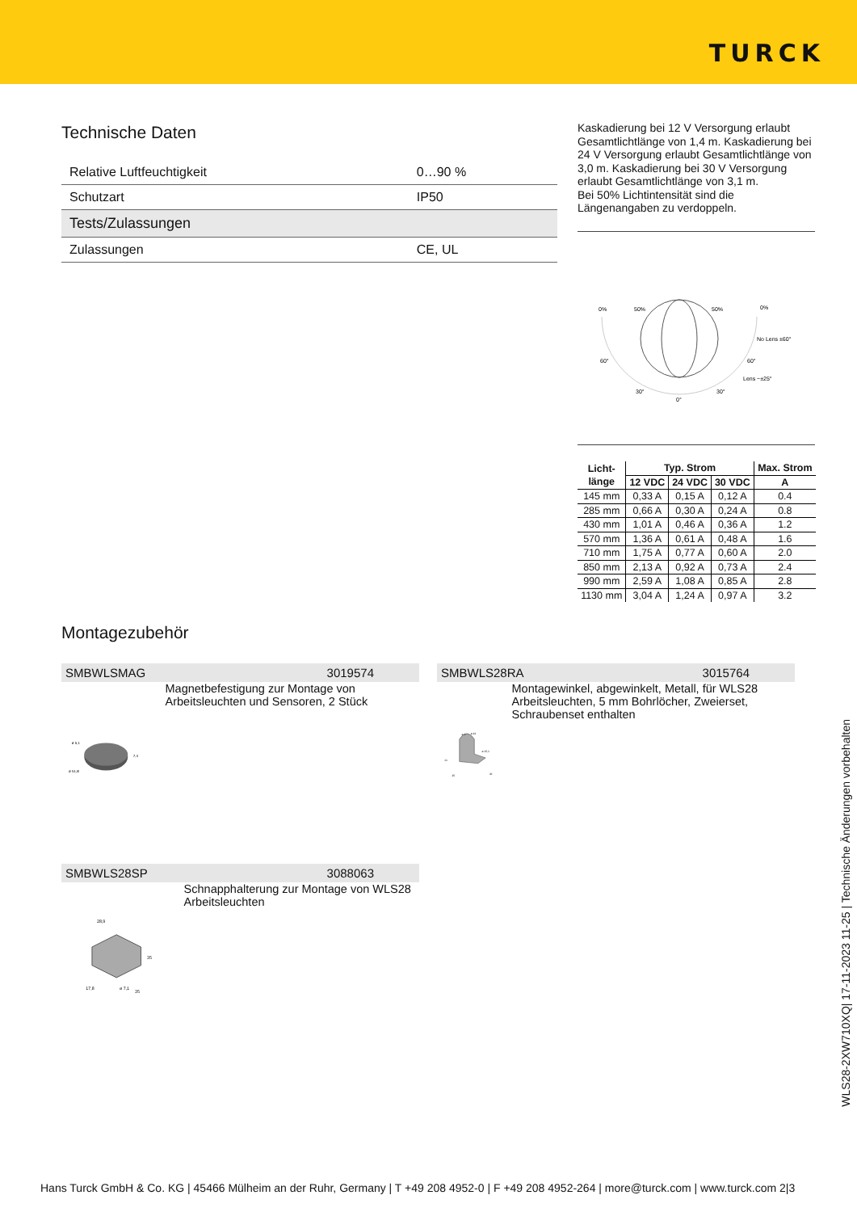TURCK
Technische Daten
| Relative Luftfeuchtigkeit | 0…90 % |
| Schutzart | IP50 |
| Tests/Zulassungen | |
| Zulassungen | CE, UL |
Kaskadierung bei 12 V Versorgung erlaubt Gesamtlichtlänge von 1,4 m. Kaskadierung bei 24 V Versorgung erlaubt Gesamtlichtlänge von 3,0 m. Kaskadierung bei 30 V Versorgung erlaubt Gesamtlichtlänge von 3,1 m.
Bei 50% Lichtintensität sind die Längenangaben zu verdoppeln.
0%
50%
50%
0%
No Lens ±60°
Lens ~±25°
60°
60°
30°
30°
0°
| Licht- länge | Typ. Strom | | | Max. Strom |
| --- | --- | --- | --- | --- |
| | 12 VDC | 24 VDC | 30 VDC | A |
| 145 mm | 0,33 A | 0,15 A | 0,12 A | 0.4 |
| 285 mm | 0,66 A | 0,30 A | 0,24 A | 0.8 |
| 430 mm | 1,01 A | 0,46 A | 0,36 A | 1.2 |
| 570 mm | 1,36 A | 0,61 A | 0,48 A | 1.6 |
| 710 mm | 1,75 A | 0,77 A | 0,60 A | 2.0 |
| 850 mm | 2,13 A | 0,92 A | 0,73 A | 2.4 |
| 990 mm | 2,59 A | 1,08 A | 0,85 A | 2.8 |
| 1130 mm | 3,04 A | 1,24 A | 0,97 A | 3.2 |
Montagezubehör
SMBWLSMAG 3019574
ø 5,1
ø 51,8
7,4
Magnetbefestigung zur Montage von Arbeitsleuchten und Sensoren, 2 Stück
SMBWLS28RA 3015764
ø 3
ø 24
ø 15,3
33
25
30
Montagewinkel, abgewinkelt, Metall, für WLS28 Arbeitsleuchten, 5 mm Bohrlöcher, Zweierset, Schraubenset enthalten
SMBWLS28SP 3088063
28,9
35
17,8
ø 7,1
35
Schnapphalterung zur Montage von WLS28 Arbeitsleuchten
WLS28-2XW710XQ| 17-11-2023 11-25 | Technische Änderungen vorbehalten
Hans Turck GmbH & Co. KG | 45466 Mülheim an der Ruhr, Germany | T +49 208 4952-0 | F +49 208 4952-264 | more@turck.com | www.turck.com 2|3